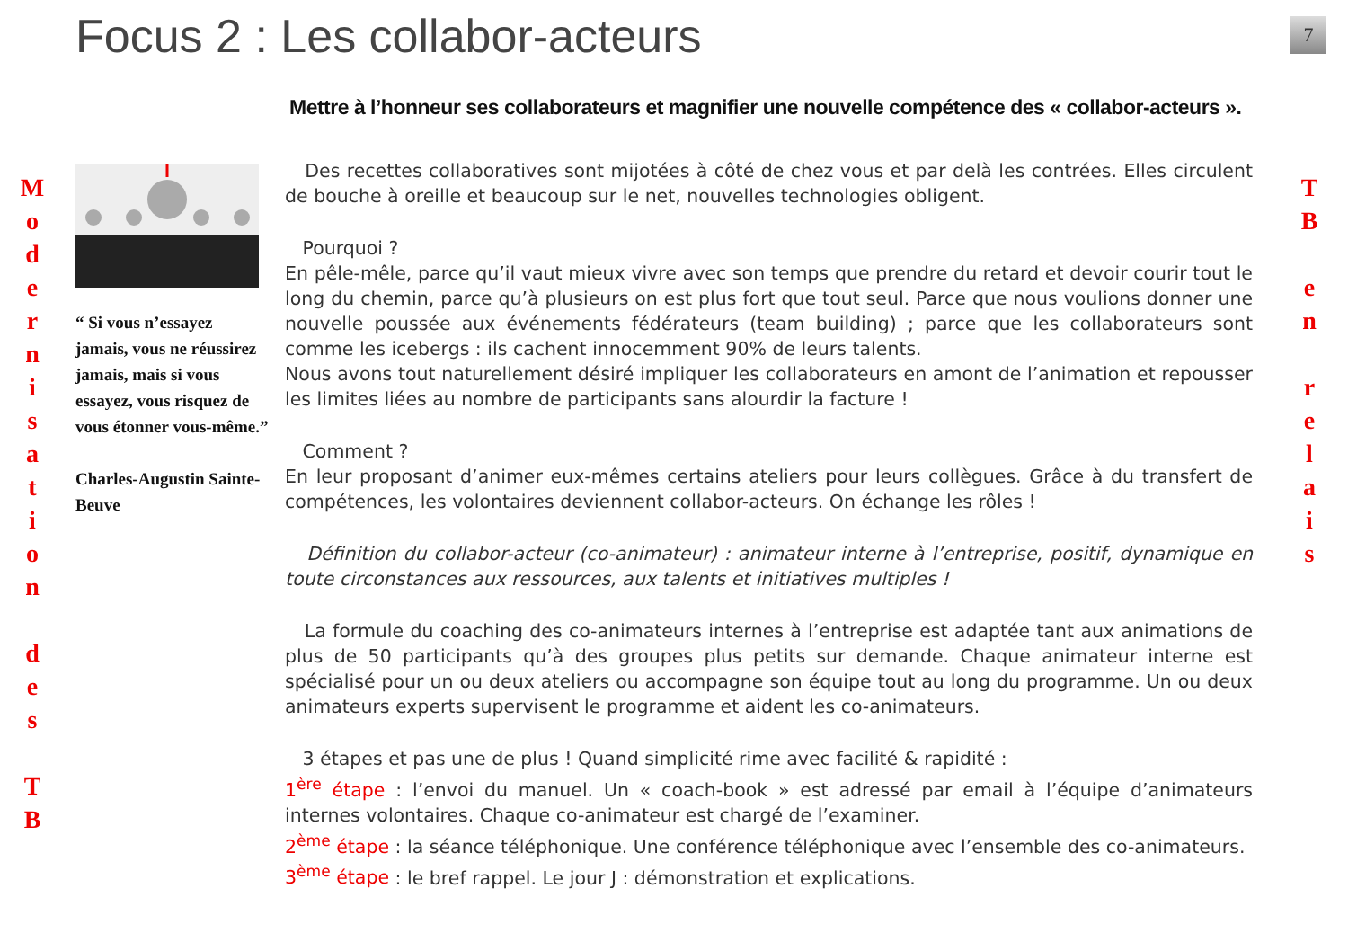Focus 2 : Les collabor-acteurs 7
Mettre à l’honneur ses collaborateurs et magnifier une nouvelle compétence des « collabor-acteurs ».
M
o
d
e
r
n
i
s
a
t
i
o
n
d
e
s
T
B
T
B
e
n
r
e
l
a
i
s
“ Si vous n’essayez jamais, vous ne réussirez jamais, mais si vous essayez, vous risquez de vous étonner vous-même.”
Charles-Augustin Sainte-Beuve
Des recettes collaboratives sont mijotées à côté de chez vous et par delà les contrées. Elles circulent de bouche à oreille et beaucoup sur le net, nouvelles technologies obligent.
Pourquoi ?
En pêle-mêle, parce qu’il vaut mieux vivre avec son temps que prendre du retard et devoir courir tout le long du chemin, parce qu’à plusieurs on est plus fort que tout seul. Parce que nous voulions donner une nouvelle poussée aux événements fédérateurs (team building) ; parce que les collaborateurs sont comme les icebergs : ils cachent innocemment 90% de leurs talents.
Nous avons tout naturellement désiré impliquer les collaborateurs en amont de l’animation et repousser les limites liées au nombre de participants sans alourdir la facture !
Comment ?
En leur proposant d’animer eux-mêmes certains ateliers pour leurs collègues. Grâce à du transfert de compétences, les volontaires deviennent collabor-acteurs. On échange les rôles !
Définition du collabor-acteur (co-animateur) : animateur interne à l’entreprise, positif, dynamique en toute circonstances aux ressources, aux talents et initiatives multiples !
La formule du coaching des co-animateurs internes à l’entreprise est adaptée tant aux animations de plus de 50 participants qu’à des groupes plus petits sur demande. Chaque animateur interne est spécialisé pour un ou deux ateliers ou accompagne son équipe tout au long du programme. Un ou deux animateurs experts supervisent le programme et aident les co-animateurs.
3 étapes et pas une de plus ! Quand simplicité rime avec facilité & rapidité :
1<sup>ère</sup> étape : l’envoi du manuel. Un « coach-book » est adressé par email à l’équipe d’animateurs internes volontaires. Chaque co-animateur est chargé de l’examiner.
2<sup>ème</sup> étape : la séance téléphonique. Une conférence téléphonique avec l’ensemble des co-animateurs.
3<sup>ème</sup> étape : le bref rappel. Le jour J : démonstration et explications.